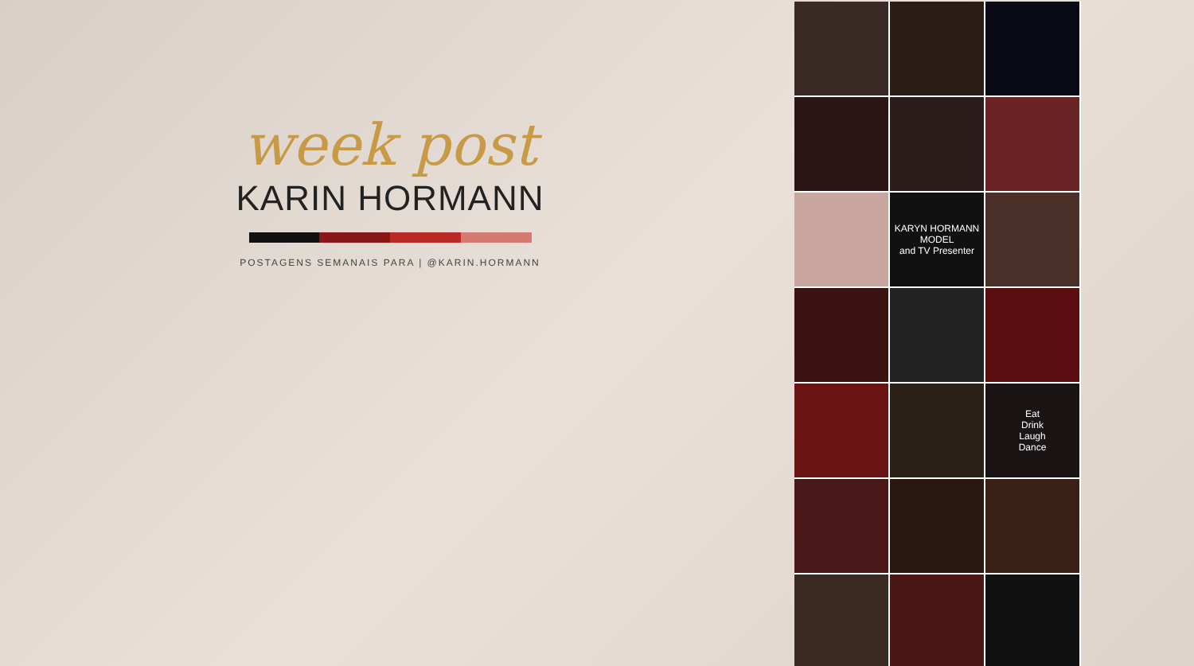week post
KARIN HORMANN
POSTAGENS SEMANAIS PARA | @KARIN.HORMANN
KARYN HORMANN
MODEL
and TV Presenter
Eat
Drink
Laugh
Dance